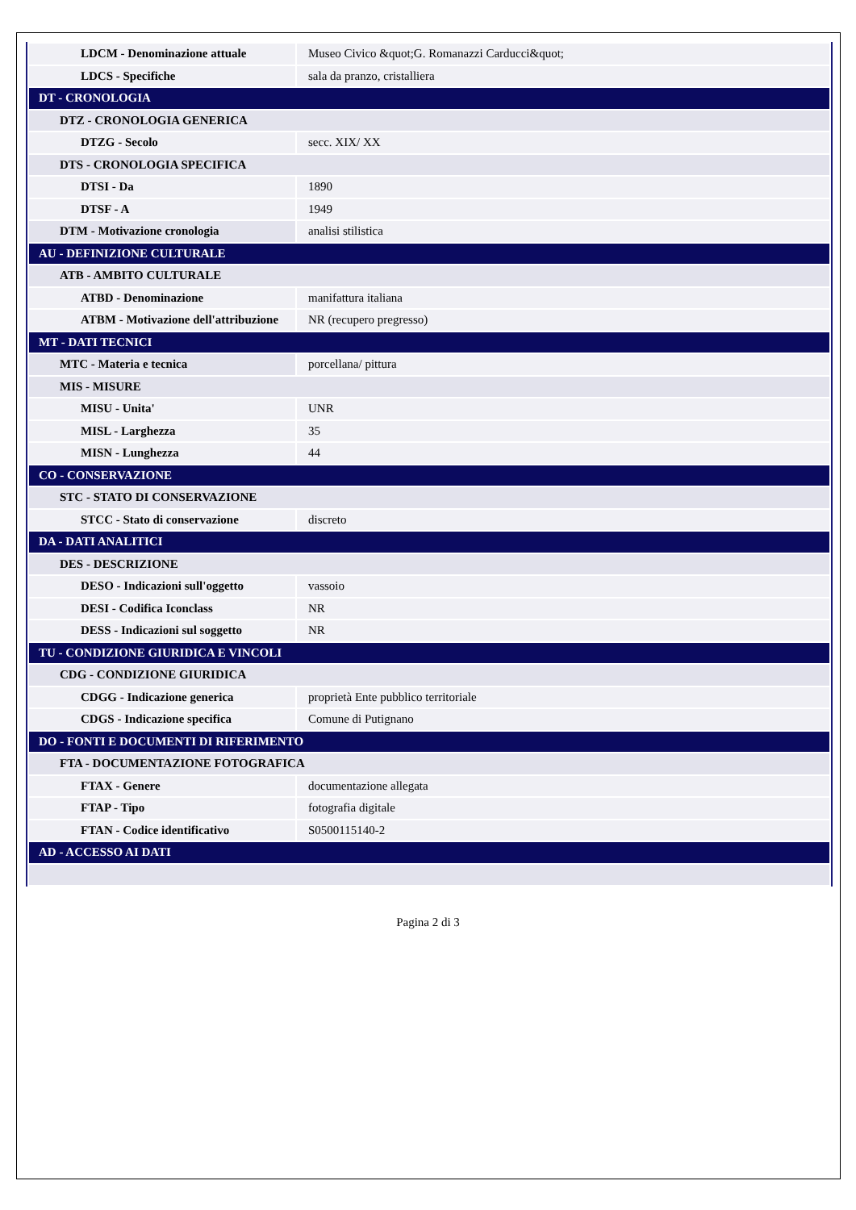| LDCM - Denominazione attuale | Museo Civico &quot;G. Romanazzi Carducci&quot; |
| LDCS - Specifiche | sala da pranzo, cristalliera |
| DT - CRONOLOGIA | |
| DTZ - CRONOLOGIA GENERICA | |
| DTZG - Secolo | secc. XIX/ XX |
| DTS - CRONOLOGIA SPECIFICA | |
| DTSI - Da | 1890 |
| DTSF - A | 1949 |
| DTM - Motivazione cronologia | analisi stilistica |
| AU - DEFINIZIONE CULTURALE | |
| ATB - AMBITO CULTURALE | |
| ATBD - Denominazione | manifattura italiana |
| ATBM - Motivazione dell'attribuzione | NR (recupero pregresso) |
| MT - DATI TECNICI | |
| MTC - Materia e tecnica | porcellana/ pittura |
| MIS - MISURE | |
| MISU - Unita' | UNR |
| MISL - Larghezza | 35 |
| MISN - Lunghezza | 44 |
| CO - CONSERVAZIONE | |
| STC - STATO DI CONSERVAZIONE | |
| STCC - Stato di conservazione | discreto |
| DA - DATI ANALITICI | |
| DES - DESCRIZIONE | |
| DESO - Indicazioni sull'oggetto | vassoio |
| DESI - Codifica Iconclass | NR |
| DESS - Indicazioni sul soggetto | NR |
| TU - CONDIZIONE GIURIDICA E VINCOLI | |
| CDG - CONDIZIONE GIURIDICA | |
| CDGG - Indicazione generica | proprietà Ente pubblico territoriale |
| CDGS - Indicazione specifica | Comune di Putignano |
| DO - FONTI E DOCUMENTI DI RIFERIMENTO | |
| FTA - DOCUMENTAZIONE FOTOGRAFICA | |
| FTAX - Genere | documentazione allegata |
| FTAP - Tipo | fotografia digitale |
| FTAN - Codice identificativo | S0500115140-2 |
| AD - ACCESSO AI DATI | |
Pagina 2 di 3